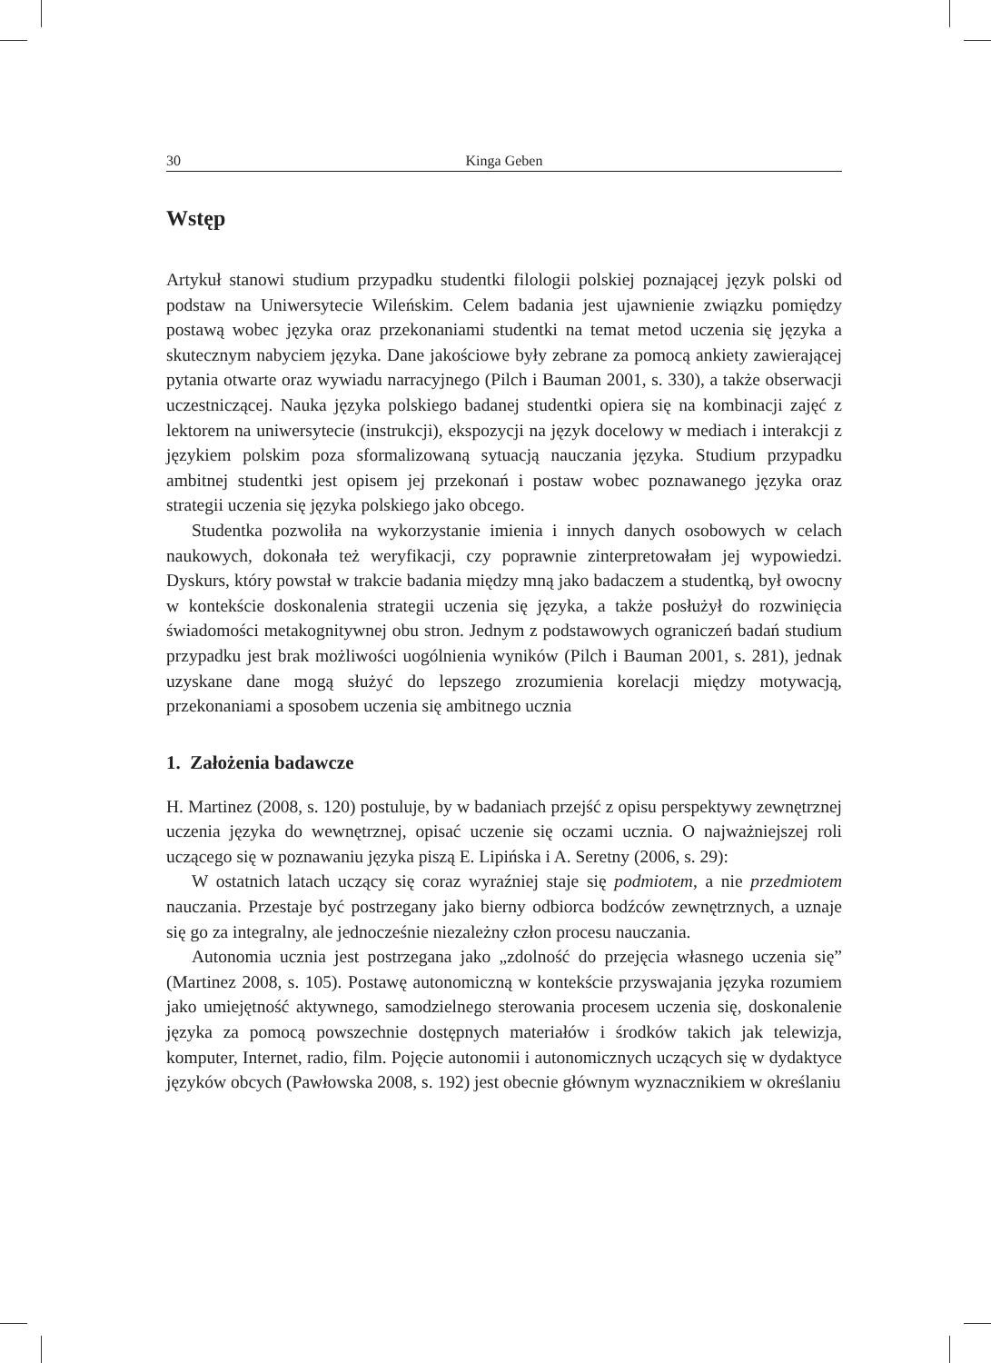30 Kinga Geben
Wstęp
Artykuł stanowi studium przypadku studentki filologii polskiej poznającej język polski od podstaw na Uniwersytecie Wileńskim. Celem badania jest ujawnienie związku pomiędzy postawą wobec języka oraz przekonaniami studentki na temat metod uczenia się języka a skutecznym nabyciem języka. Dane jakościowe były zebrane za pomocą ankiety zawierającej pytania otwarte oraz wywiadu narracyjnego (Pilch i Bauman 2001, s. 330), a także obserwacji uczestniczącej. Nauka języka polskiego badanej studentki opiera się na kombinacji zajęć z lektorem na uniwersytecie (instrukcji), ekspozycji na język docelowy w mediach i interakcji z językiem polskim poza sformalizowaną sytuacją nauczania języka. Studium przypadku ambitnej studentki jest opisem jej przekonań i postaw wobec poznawanego języka oraz strategii uczenia się języka polskiego jako obcego.
Studentka pozwoliła na wykorzystanie imienia i innych danych osobowych w celach naukowych, dokonała też weryfikacji, czy poprawnie zinterpretowałam jej wypowiedzi. Dyskurs, który powstał w trakcie badania między mną jako badaczem a studentką, był owocny w kontekście doskonalenia strategii uczenia się języka, a także posłużył do rozwinięcia świadomości metakognitywnej obu stron. Jednym z podstawowych ograniczeń badań studium przypadku jest brak możliwości uogólnienia wyników (Pilch i Bauman 2001, s. 281), jednak uzyskane dane mogą służyć do lepszego zrozumienia korelacji między motywacją, przekonaniami a sposobem uczenia się ambitnego ucznia
1. Założenia badawcze
H. Martinez (2008, s. 120) postuluje, by w badaniach przejść z opisu perspektywy zewnętrznej uczenia języka do wewnętrznej, opisać uczenie się oczami ucznia. O najważniejszej roli uczącego się w poznawaniu języka piszą E. Lipińska i A. Seretny (2006, s. 29):
W ostatnich latach uczący się coraz wyraźniej staje się podmiotem, a nie przedmiotem nauczania. Przestaje być postrzegany jako bierny odbiorca bodźców zewnętrznych, a uznaje się go za integralny, ale jednocześnie niezależny człon procesu nauczania.
Autonomia ucznia jest postrzegana jako „zdolność do przejęcia własnego uczenia się” (Martinez 2008, s. 105). Postawę autonomiczną w kontekście przyswajania języka rozumiem jako umiejętność aktywnego, samodzielnego sterowania procesem uczenia się, doskonalenie języka za pomocą powszechnie dostępnych materiałów i środków takich jak telewizja, komputer, Internet, radio, film. Pojęcie autonomii i autonomicznych uczących się w dydaktyce języków obcych (Pawłowska 2008, s. 192) jest obecnie głównym wyznacznikiem w określaniu